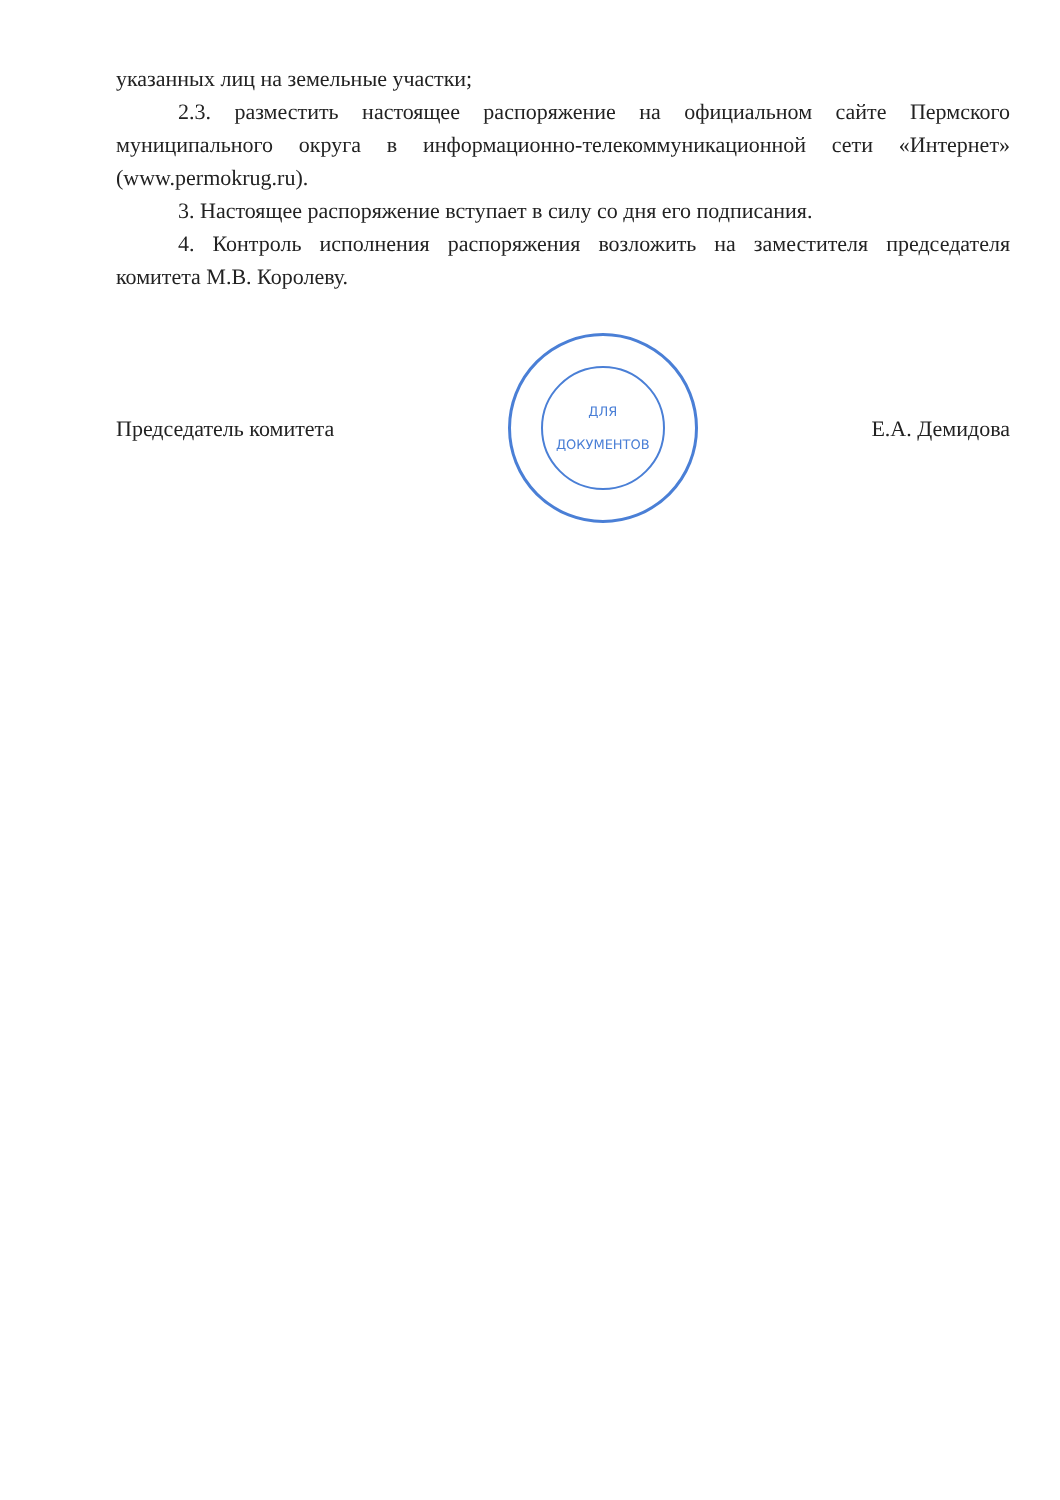указанных лиц на земельные участки;
2.3. разместить настоящее распоряжение на официальном сайте Пермского муниципального округа в информационно-телекоммуникационной сети «Интернет» (www.permokrug.ru).
3. Настоящее распоряжение вступает в силу со дня его подписания.
4. Контроль исполнения распоряжения возложить на заместителя председателя комитета М.В. Королеву.
Председатель комитета
ДЛЯ
ДОКУМЕНТОВ
Е.А. Демидова